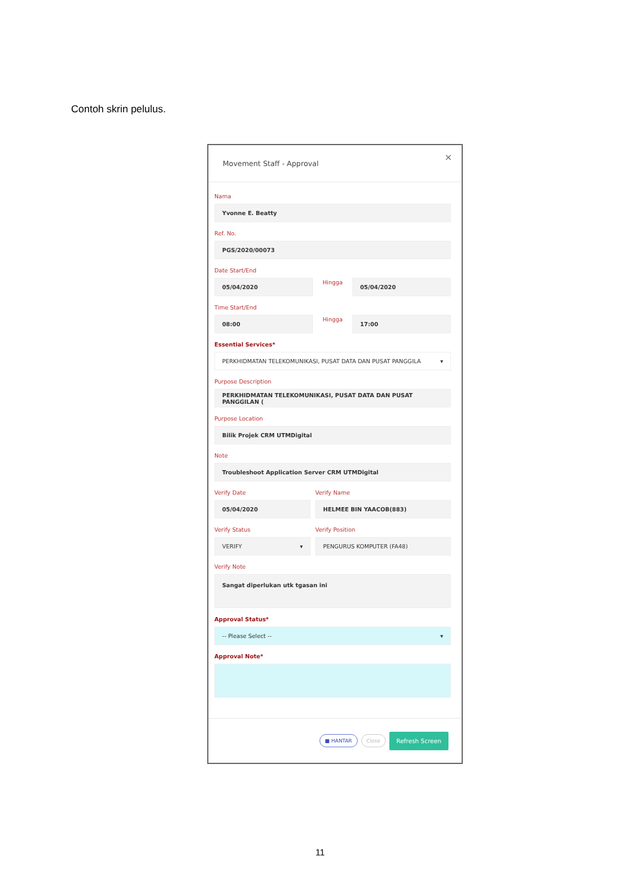Contoh skrin pelulus.
Movement Staff - Approval ✕
Nama
Yvonne E. Beatty
Ref. No.
PGS/2020/00073
Date Start/End
05/04/2020
Hingga
05/04/2020
Time Start/End
08:00
Hingga
17:00
Essential Services*
PERKHIDMATAN TELEKOMUNIKASI, PUSAT DATA DAN PUSAT PANGGILA ▾
Purpose Description
PERKHIDMATAN TELEKOMUNIKASI, PUSAT DATA DAN PUSAT PANGGILAN (
Purpose Location
Bilik Projek CRM UTMDigital
Note
Troubleshoot Application Server CRM UTMDigital
Verify Date
05/04/2020
Verify Status
VERIFY ▾
Verify Name
HELMEE BIN YAACOB(883)
Verify Position
PENGURUS KOMPUTER (FA48)
Verify Note
Sangat diperlukan utk tgasan ini
Approval Status*
-- Please Select -- ▾
Approval Note*
■ HANTAR Close Refresh Screen
11